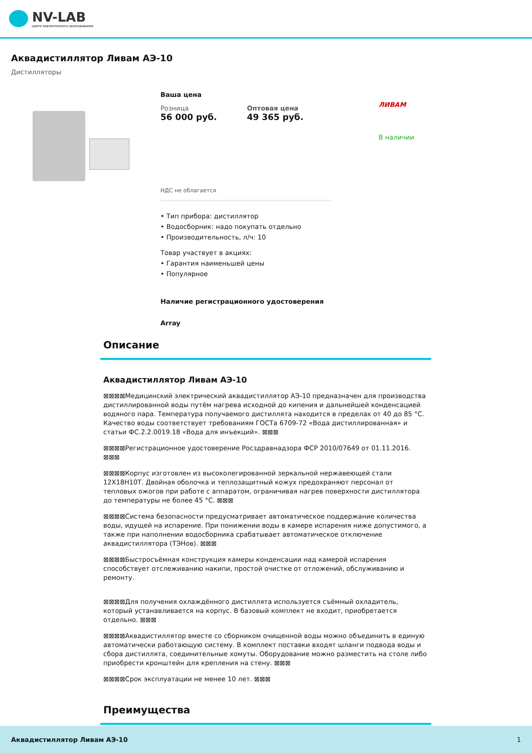NV-LAB
ЦЕНТР ЛАБОРАТОРНОГО ОБОРУДОВАНИЯ
Аквадистиллятор Ливам АЭ-10
Дистилляторы
Ваша цена
Розница
56 000 руб.
Оптовая цена
49 365 руб.
НДС не облагается
• Тип прибора: дистиллятор
• Водосборник: надо покупать отдельно
• Производительность, л/ч: 10
Товар участвует в акциях:
• Гарантия наименьшей цены
• Популярное
Наличие регистрационного удостоверения
Array
ЛИВАМ
В наличии
Описание
Аквадистиллятор Ливам АЭ-10
⊠⊠⊠⊠Медицинский электрический аквадистиллятор АЭ-10 предназначен для производства дистиллированной воды путём нагрева исходной до кипения и дальнейшей конденсацией водяного пара. Температура получаемого дистиллята находится в пределах от 40 до 85 °C. Качество воды соответствует требованиям ГОСТа 6709-72 «Вода дистиллированная» и статьи ФС.2.2.0019.18 «Вода для инъекций». ⊠⊠⊠
⊠⊠⊠⊠Регистрационное удостоверение Росздравнадзора ФСР 2010/07649 от 01.11.2016. ⊠⊠⊠
⊠⊠⊠⊠Корпус изготовлен из высоколегированной зеркальной нержавеющей стали 12Х18Н10Т. Двойная оболочка и теплозащитный кожух предохраняют персонал от тепловых ожогов при работе с аппаратом, ограничивая нагрев поверхности дистиллятора до температуры не более 45 °C. ⊠⊠⊠
⊠⊠⊠⊠Система безопасности предусматривает автоматическое поддержание количества воды, идущей на испарение. При понижении воды в камере испарения ниже допустимого, а также при наполнении водосборника срабатывает автоматическое отключение аквадистиллятора (ТЭНов). ⊠⊠⊠
⊠⊠⊠⊠Быстросъёмная конструкция камеры конденсации над камерой испарения способствует отслеживанию накипи, простой очистке от отложений, обслуживанию и ремонту.
⊠⊠⊠⊠Для получения охлаждённого дистиллята используется съёмный охладитель, который устанавливается на корпус. В базовый комплект не входит, приобретается отдельно. ⊠⊠⊠
⊠⊠⊠⊠Аквадистиллятор вместе со сборником очищенной воды можно объединить в единую автоматически работающую систему. В комплект поставки входят шланги подвода воды и сбора дистиллята, соединительные хомуты. Оборудование можно разместить на столе либо приобрести кронштейн для крепления на стену. ⊠⊠⊠
⊠⊠⊠⊠Срок эксплуатации не менее 10 лет. ⊠⊠⊠
Преимущества
Аквадистиллятор Ливам АЭ-10 1